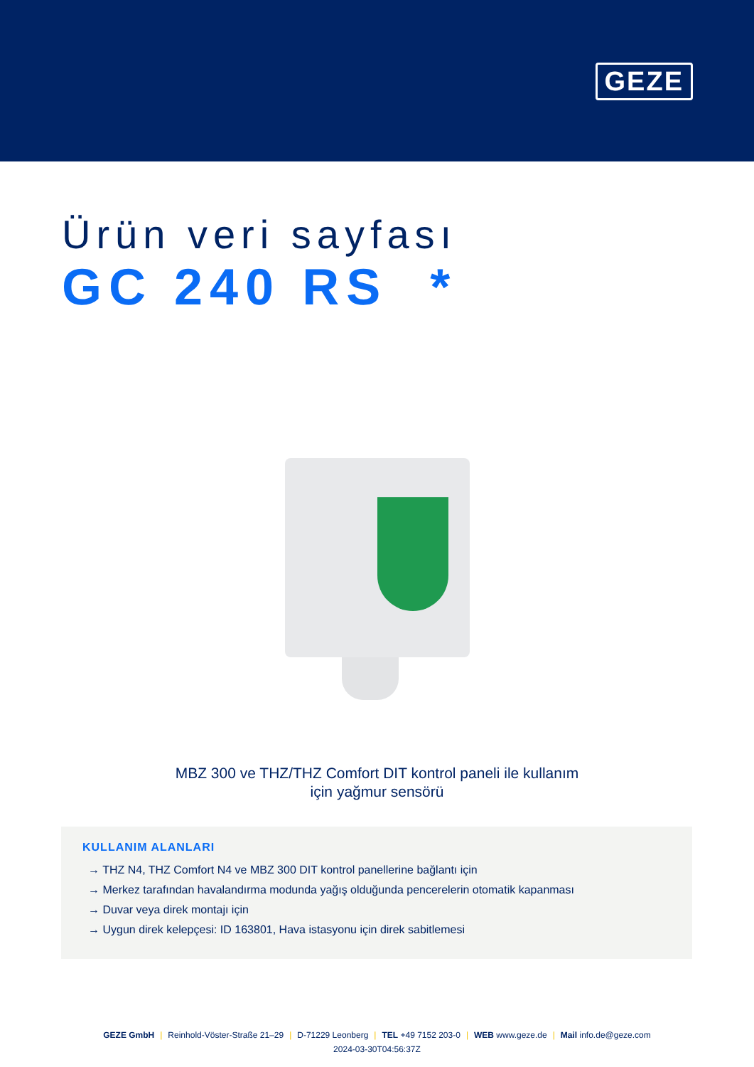GEZE
Ürün veri sayfası
GC 240 RS *
MBZ 300 ve THZ/THZ Comfort DIT kontrol paneli ile kullanım
için yağmur sensörü
KULLANIM ALANLARI
→ THZ N4, THZ Comfort N4 ve MBZ 300 DIT kontrol panellerine bağlantı için
→ Merkez tarafından havalandırma modunda yağış olduğunda pencerelerin otomatik kapanması
→ Duvar veya direk montajı için
→ Uygun direk kelepçesi: ID 163801, Hava istasyonu için direk sabitlemesi
GEZE GmbH | Reinhold-Vöster-Straße 21–29 | D-71229 Leonberg | TEL +49 7152 203-0 | WEB www.geze.de | Mail info.de@geze.com
2024-03-30T04:56:37Z